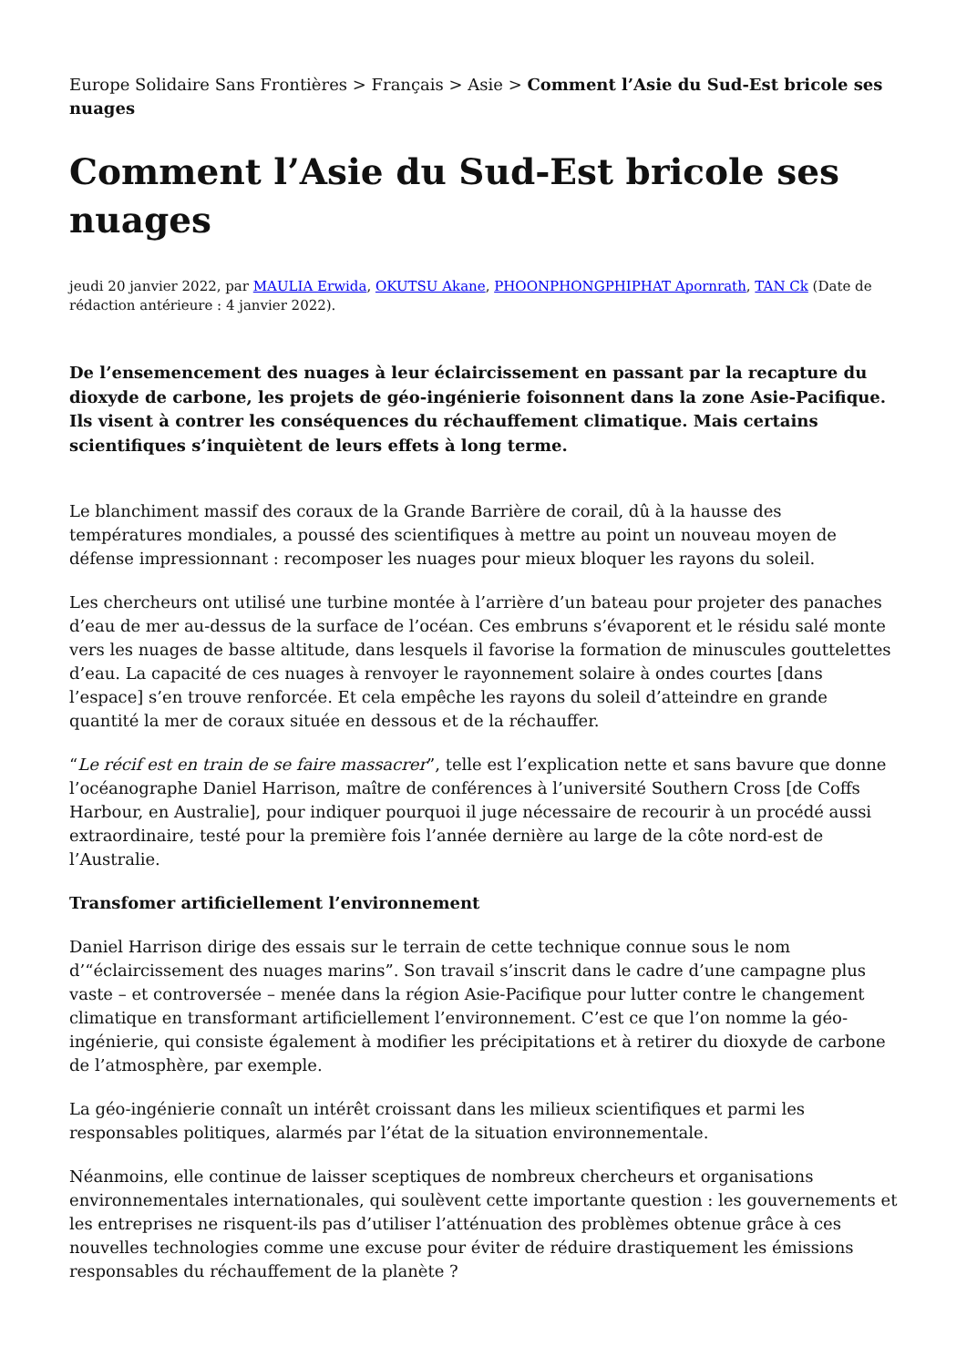Europe Solidaire Sans Frontières > Français > Asie > Comment l’Asie du Sud-Est bricole ses nuages
Comment l’Asie du Sud-Est bricole ses nuages
jeudi 20 janvier 2022, par MAULIA Erwida, OKUTSU Akane, PHOONPHONGPHIPHAT Apornrath, TAN Ck (Date de rédaction antérieure : 4 janvier 2022).
De l’ensemencement des nuages à leur éclaircissement en passant par la recapture du dioxyde de carbone, les projets de géo-ingénierie foisonnent dans la zone Asie-Pacifique. Ils visent à contrer les conséquences du réchauffement climatique. Mais certains scientifiques s’inquiètent de leurs effets à long terme.
Le blanchiment massif des coraux de la Grande Barrière de corail, dû à la hausse des températures mondiales, a poussé des scientifiques à mettre au point un nouveau moyen de défense impressionnant : recomposer les nuages pour mieux bloquer les rayons du soleil.
Les chercheurs ont utilisé une turbine montée à l’arrière d’un bateau pour projeter des panaches d’eau de mer au-dessus de la surface de l’océan. Ces embruns s’évaporent et le résidu salé monte vers les nuages de basse altitude, dans lesquels il favorise la formation de minuscules gouttelettes d’eau. La capacité de ces nuages à renvoyer le rayonnement solaire à ondes courtes [dans l’espace] s’en trouve renforcée. Et cela empêche les rayons du soleil d’atteindre en grande quantité la mer de coraux située en dessous et de la réchauffer.
“Le récif est en train de se faire massacrer”, telle est l’explication nette et sans bavure que donne l’océanographe Daniel Harrison, maître de conférences à l’université Southern Cross [de Coffs Harbour, en Australie], pour indiquer pourquoi il juge nécessaire de recourir à un procédé aussi extraordinaire, testé pour la première fois l’année dernière au large de la côte nord-est de l’Australie.
Transfomer artificiellement l’environnement
Daniel Harrison dirige des essais sur le terrain de cette technique connue sous le nom d’“éclaircissement des nuages marins”. Son travail s’inscrit dans le cadre d’une campagne plus vaste – et controversée – menée dans la région Asie-Pacifique pour lutter contre le changement climatique en transformant artificiellement l’environnement. C’est ce que l’on nomme la géo-ingénierie, qui consiste également à modifier les précipitations et à retirer du dioxyde de carbone de l’atmosphère, par exemple.
La géo-ingénierie connaît un intérêt croissant dans les milieux scientifiques et parmi les responsables politiques, alarmés par l’état de la situation environnementale.
Néanmoins, elle continue de laisser sceptiques de nombreux chercheurs et organisations environnementales internationales, qui soulèvent cette importante question : les gouvernements et les entreprises ne risquent-ils pas d’utiliser l’atténuation des problèmes obtenue grâce à ces nouvelles technologies comme une excuse pour éviter de réduire drastiquement les émissions responsables du réchauffement de la planète ?